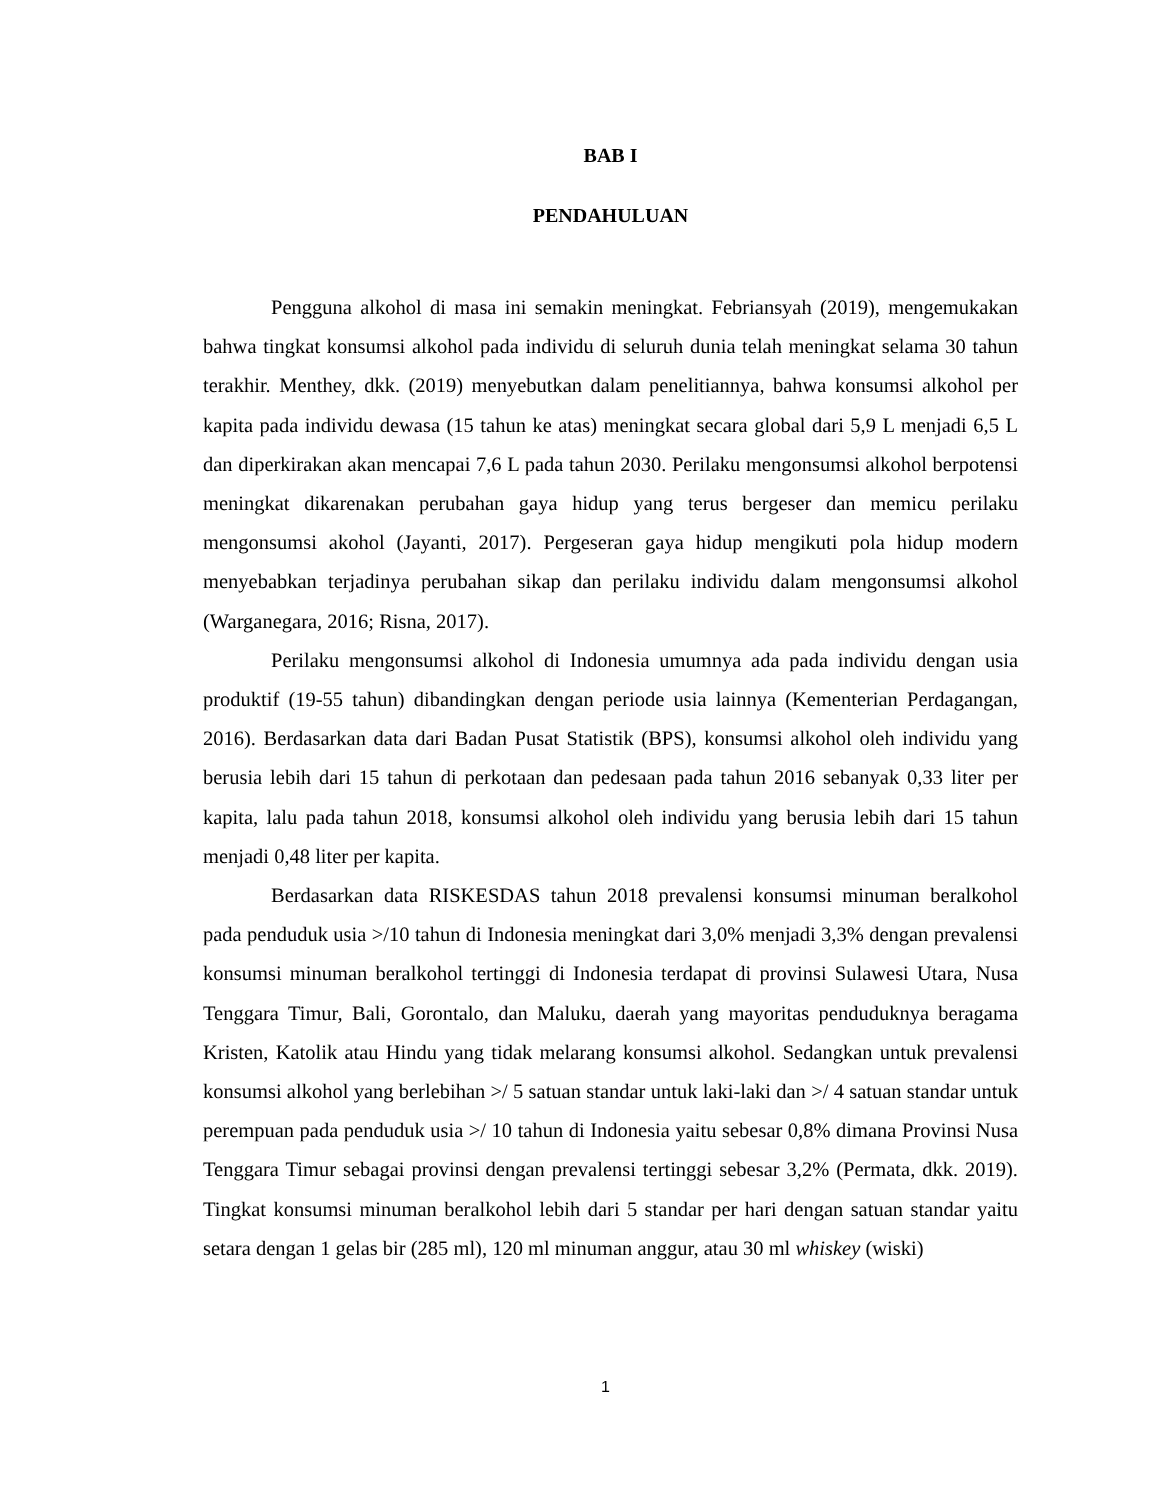BAB I
PENDAHULUAN
Pengguna alkohol di masa ini semakin meningkat. Febriansyah (2019), mengemukakan bahwa tingkat konsumsi alkohol pada individu di seluruh dunia telah meningkat selama 30 tahun terakhir. Menthey, dkk. (2019) menyebutkan dalam penelitiannya, bahwa konsumsi alkohol per kapita pada individu dewasa (15 tahun ke atas) meningkat secara global dari 5,9 L menjadi 6,5 L dan diperkirakan akan mencapai 7,6 L pada tahun 2030. Perilaku mengonsumsi alkohol berpotensi meningkat dikarenakan perubahan gaya hidup yang terus bergeser dan memicu perilaku mengonsumsi akohol (Jayanti, 2017). Pergeseran gaya hidup mengikuti pola hidup modern menyebabkan terjadinya perubahan sikap dan perilaku individu dalam mengonsumsi alkohol (Warganegara, 2016; Risna, 2017).
Perilaku mengonsumsi alkohol di Indonesia umumnya ada pada individu dengan usia produktif (19-55 tahun) dibandingkan dengan periode usia lainnya (Kementerian Perdagangan, 2016). Berdasarkan data dari Badan Pusat Statistik (BPS), konsumsi alkohol oleh individu yang berusia lebih dari 15 tahun di perkotaan dan pedesaan pada tahun 2016 sebanyak 0,33 liter per kapita, lalu pada tahun 2018, konsumsi alkohol oleh individu yang berusia lebih dari 15 tahun menjadi 0,48 liter per kapita.
Berdasarkan data RISKESDAS tahun 2018 prevalensi konsumsi minuman beralkohol pada penduduk usia >/10 tahun di Indonesia meningkat dari 3,0% menjadi 3,3% dengan prevalensi konsumsi minuman beralkohol tertinggi di Indonesia terdapat di provinsi Sulawesi Utara, Nusa Tenggara Timur, Bali, Gorontalo, dan Maluku, daerah yang mayoritas penduduknya beragama Kristen, Katolik atau Hindu yang tidak melarang konsumsi alkohol. Sedangkan untuk prevalensi konsumsi alkohol yang berlebihan >/ 5 satuan standar untuk laki-laki dan >/ 4 satuan standar untuk perempuan pada penduduk usia >/ 10 tahun di Indonesia yaitu sebesar 0,8% dimana Provinsi Nusa Tenggara Timur sebagai provinsi dengan prevalensi tertinggi sebesar 3,2% (Permata, dkk. 2019). Tingkat konsumsi minuman beralkohol lebih dari 5 standar per hari dengan satuan standar yaitu setara dengan 1 gelas bir (285 ml), 120 ml minuman anggur, atau 30 ml whiskey (wiski)
1